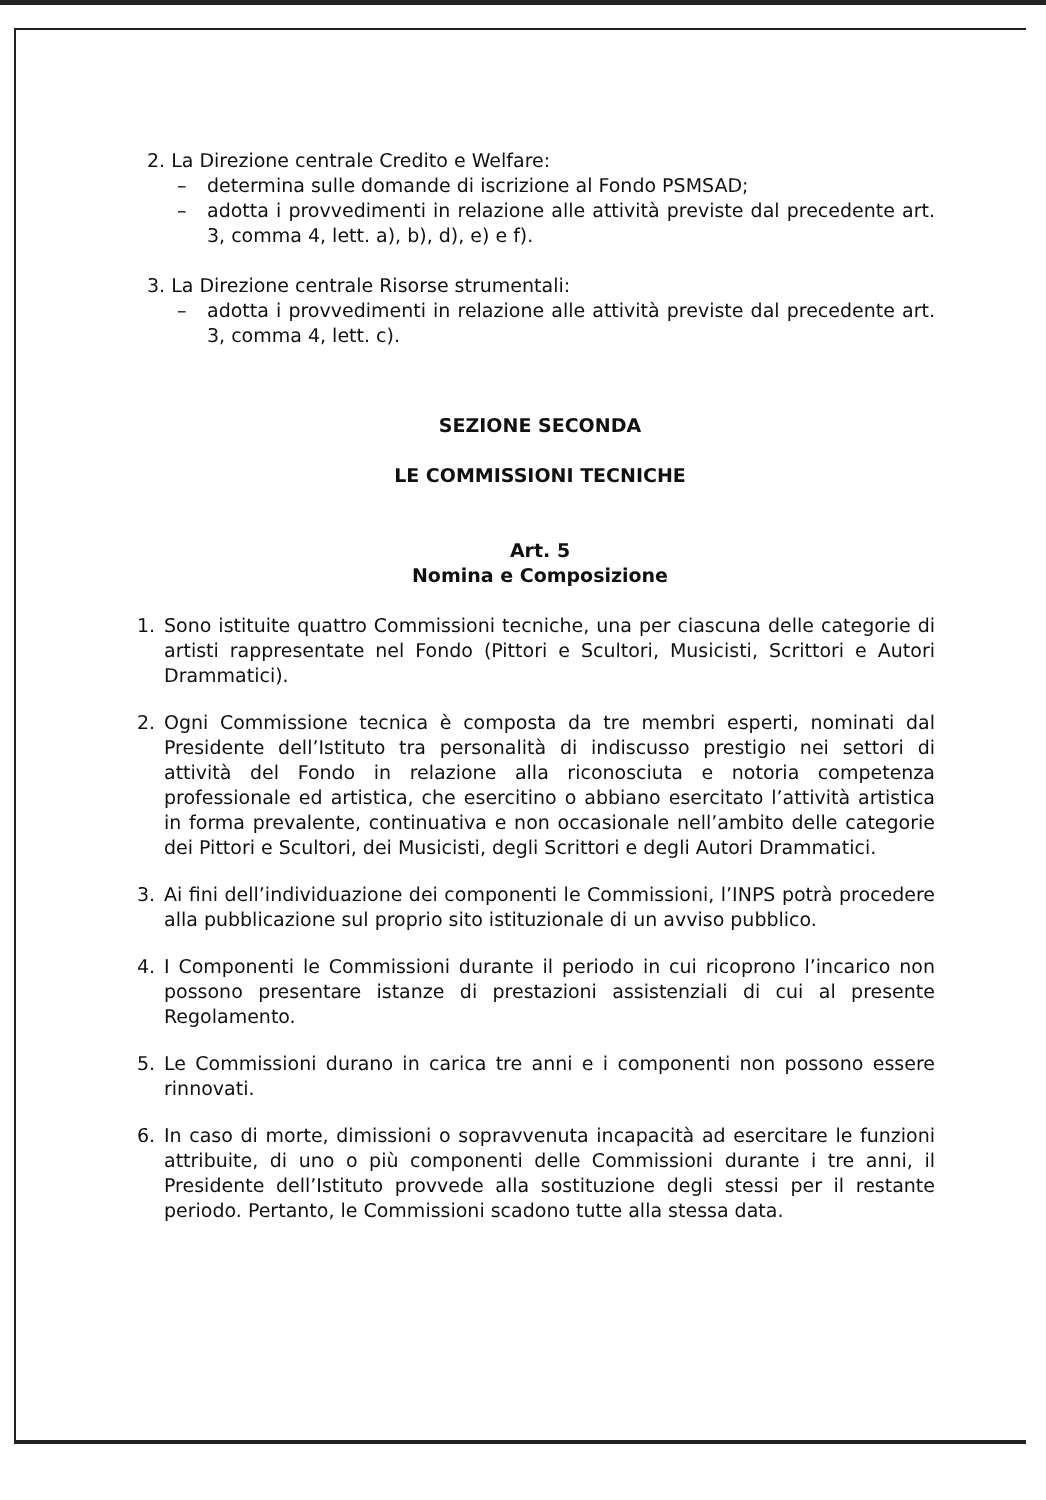2. La Direzione centrale Credito e Welfare:
– determina sulle domande di iscrizione al Fondo PSMSAD;
– adotta i provvedimenti in relazione alle attività previste dal precedente art. 3, comma 4, lett. a), b), d), e) e f).
3. La Direzione centrale Risorse strumentali:
– adotta i provvedimenti in relazione alle attività previste dal precedente art. 3, comma 4, lett. c).
SEZIONE SECONDA
LE COMMISSIONI TECNICHE
Art. 5
Nomina e Composizione
1. Sono istituite quattro Commissioni tecniche, una per ciascuna delle categorie di artisti rappresentate nel Fondo (Pittori e Scultori, Musicisti, Scrittori e Autori Drammatici).
2. Ogni Commissione tecnica è composta da tre membri esperti, nominati dal Presidente dell’Istituto tra personalità di indiscusso prestigio nei settori di attività del Fondo in relazione alla riconosciuta e notoria competenza professionale ed artistica, che esercitino o abbiano esercitato l’attività artistica in forma prevalente, continuativa e non occasionale nell’ambito delle categorie dei Pittori e Scultori, dei Musicisti, degli Scrittori e degli Autori Drammatici.
3. Ai fini dell’individuazione dei componenti le Commissioni, l’INPS potrà procedere alla pubblicazione sul proprio sito istituzionale di un avviso pubblico.
4. I Componenti le Commissioni durante il periodo in cui ricoprono l’incarico non possono presentare istanze di prestazioni assistenziali di cui al presente Regolamento.
5. Le Commissioni durano in carica tre anni e i componenti non possono essere rinnovati.
6. In caso di morte, dimissioni o sopravvenuta incapacità ad esercitare le funzioni attribuite, di uno o più componenti delle Commissioni durante i tre anni, il Presidente dell’Istituto provvede alla sostituzione degli stessi per il restante periodo. Pertanto, le Commissioni scadono tutte alla stessa data.